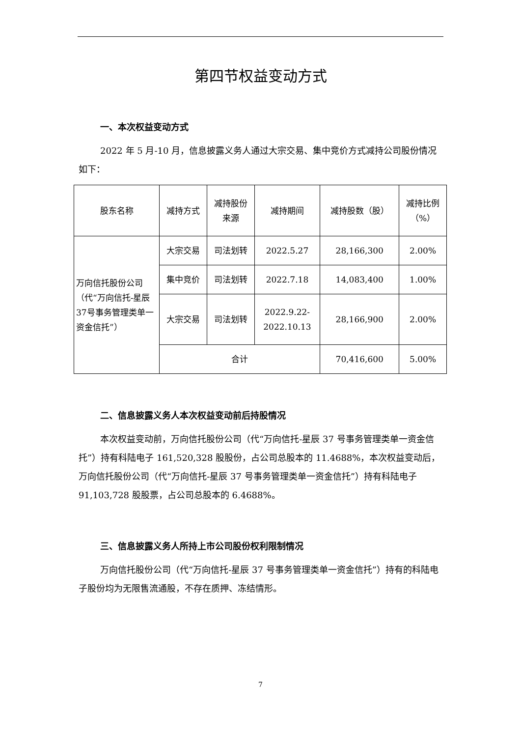第四节权益变动方式
一、本次权益变动方式
2022 年 5 月-10 月，信息披露义务人通过大宗交易、集中竞价方式减持公司股份情况如下：
| 股东名称 | 减持方式 | 减持股份 来源 | 减持期间 | 减持股数（股） | 减持比例 （%） |
| 万向信托股份公司（代“万向信托-星辰37号事务管理类单一资金信托”） | 大宗交易 | 司法划转 | 2022.5.27 | 28,166,300 | 2.00% |
| | 集中竞价 | 司法划转 | 2022.7.18 | 14,083,400 | 1.00% |
| | 大宗交易 | 司法划转 | 2022.9.22- 2022.10.13 | 28,166,900 | 2.00% |
| | 合计 | | | 70,416,600 | 5.00% |
二、信息披露义务人本次权益变动前后持股情况
本次权益变动前，万向信托股份公司（代“万向信托-星辰 37 号事务管理类单一资金信托”）持有科陆电子 161,520,328 股股份，占公司总股本的 11.4688%，本次权益变动后，万向信托股份公司（代“万向信托-星辰 37 号事务管理类单一资金信托”）持有科陆电子 91,103,728 股股票，占公司总股本的 6.4688%。
三、信息披露义务人所持上市公司股份权利限制情况
万向信托股份公司（代“万向信托-星辰 37 号事务管理类单一资金信托”）持有的科陆电子股份均为无限售流通股，不存在质押、冻结情形。
7